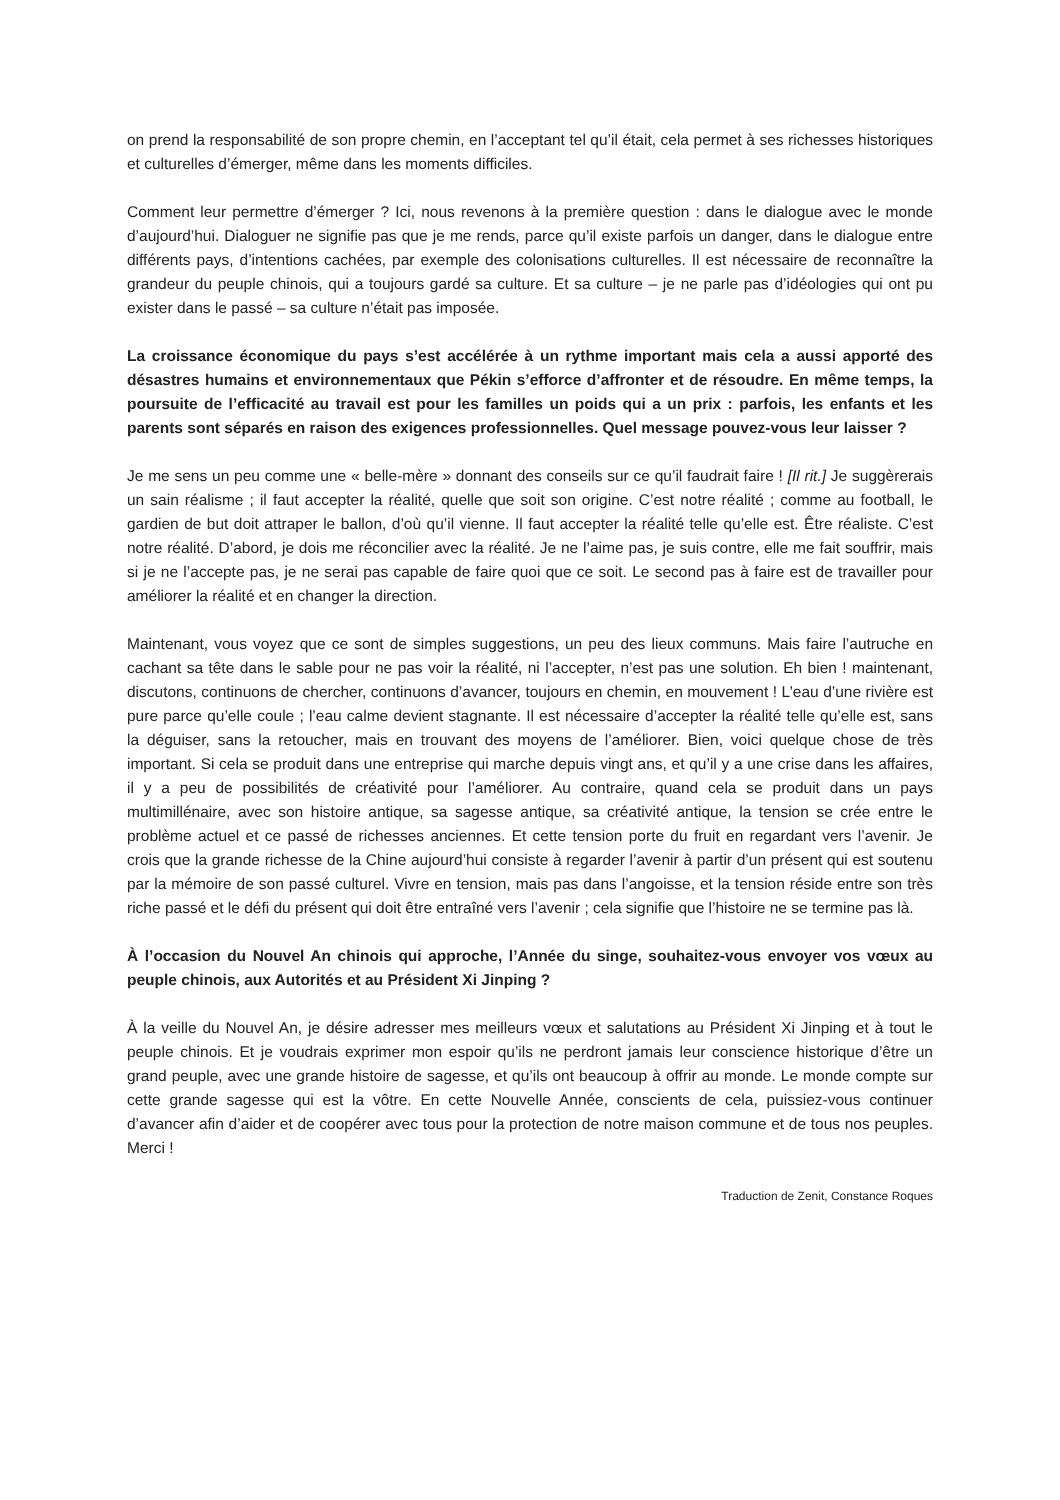on prend la responsabilité de son propre chemin, en l’acceptant tel qu’il était, cela permet à ses richesses historiques et culturelles d’émerger, même dans les moments difficiles.
Comment leur permettre d’émerger ? Ici, nous revenons à la première question : dans le dialogue avec le monde d’aujourd’hui. Dialoguer ne signifie pas que je me rends, parce qu’il existe parfois un danger, dans le dialogue entre différents pays, d’intentions cachées, par exemple des colonisations culturelles. Il est nécessaire de reconnaître la grandeur du peuple chinois, qui a toujours gardé sa culture. Et sa culture – je ne parle pas d’idéologies qui ont pu exister dans le passé – sa culture n’était pas imposée.
La croissance économique du pays s’est accélérée à un rythme important mais cela a aussi apporté des désastres humains et environnementaux que Pékin s’efforce d’affronter et de résoudre. En même temps, la poursuite de l’efficacité au travail est pour les familles un poids qui a un prix : parfois, les enfants et les parents sont séparés en raison des exigences professionnelles. Quel message pouvez-vous leur laisser ?
Je me sens un peu comme une « belle-mère » donnant des conseils sur ce qu’il faudrait faire ! [Il rit.] Je suggèrerais un sain réalisme ; il faut accepter la réalité, quelle que soit son origine. C’est notre réalité ; comme au football, le gardien de but doit attraper le ballon, d’où qu’il vienne. Il faut accepter la réalité telle qu’elle est. Être réaliste. C’est notre réalité. D’abord, je dois me réconcilier avec la réalité. Je ne l’aime pas, je suis contre, elle me fait souffrir, mais si je ne l’accepte pas, je ne serai pas capable de faire quoi que ce soit. Le second pas à faire est de travailler pour améliorer la réalité et en changer la direction.
Maintenant, vous voyez que ce sont de simples suggestions, un peu des lieux communs. Mais faire l’autruche en cachant sa tête dans le sable pour ne pas voir la réalité, ni l’accepter, n’est pas une solution. Eh bien ! maintenant, discutons, continuons de chercher, continuons d’avancer, toujours en chemin, en mouvement ! L’eau d’une rivière est pure parce qu’elle coule ; l’eau calme devient stagnante. Il est nécessaire d’accepter la réalité telle qu’elle est, sans la déguiser, sans la retoucher, mais en trouvant des moyens de l’améliorer. Bien, voici quelque chose de très important. Si cela se produit dans une entreprise qui marche depuis vingt ans, et qu’il y a une crise dans les affaires, il y a peu de possibilités de créativité pour l’améliorer. Au contraire, quand cela se produit dans un pays multimillénaire, avec son histoire antique, sa sagesse antique, sa créativité antique, la tension se crée entre le problème actuel et ce passé de richesses anciennes. Et cette tension porte du fruit en regardant vers l’avenir. Je crois que la grande richesse de la Chine aujourd’hui consiste à regarder l’avenir à partir d’un présent qui est soutenu par la mémoire de son passé culturel. Vivre en tension, mais pas dans l’angoisse, et la tension réside entre son très riche passé et le défi du présent qui doit être entraîné vers l’avenir ; cela signifie que l’histoire ne se termine pas là.
À l’occasion du Nouvel An chinois qui approche, l’Année du singe, souhaitez-vous envoyer vos vœux au peuple chinois, aux Autorités et au Président Xi Jinping ?
À la veille du Nouvel An, je désire adresser mes meilleurs vœux et salutations au Président Xi Jinping et à tout le peuple chinois. Et je voudrais exprimer mon espoir qu’ils ne perdront jamais leur conscience historique d’être un grand peuple, avec une grande histoire de sagesse, et qu’ils ont beaucoup à offrir au monde. Le monde compte sur cette grande sagesse qui est la vôtre. En cette Nouvelle Année, conscients de cela, puissiez-vous continuer d’avancer afin d’aider et de coopérer avec tous pour la protection de notre maison commune et de tous nos peuples. Merci !
Traduction de Zenit, Constance Roques